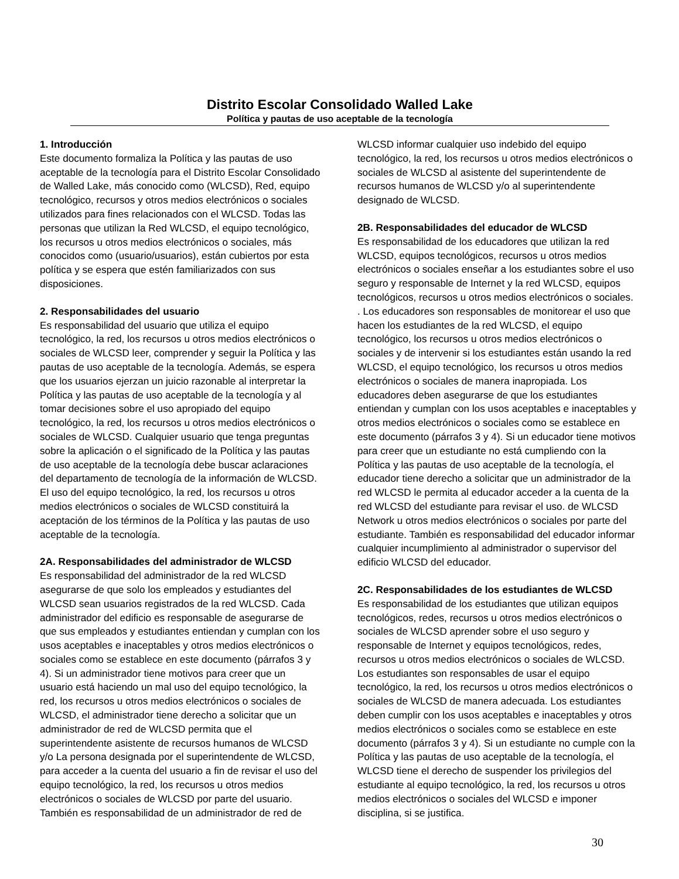Distrito Escolar Consolidado Walled Lake
Política y pautas de uso aceptable de la tecnología
1. Introducción
Este documento formaliza la Política y las pautas de uso aceptable de la tecnología para el Distrito Escolar Consolidado de Walled Lake, más conocido como (WLCSD), Red, equipo tecnológico, recursos y otros medios electrónicos o sociales utilizados para fines relacionados con el WLCSD. Todas las personas que utilizan la Red WLCSD, el equipo tecnológico, los recursos u otros medios electrónicos o sociales, más conocidos como (usuario/usuarios), están cubiertos por esta política y se espera que estén familiarizados con sus disposiciones.
2. Responsabilidades del usuario
Es responsabilidad del usuario que utiliza el equipo tecnológico, la red, los recursos u otros medios electrónicos o sociales de WLCSD leer, comprender y seguir la Política y las pautas de uso aceptable de la tecnología. Además, se espera que los usuarios ejerzan un juicio razonable al interpretar la Política y las pautas de uso aceptable de la tecnología y al tomar decisiones sobre el uso apropiado del equipo tecnológico, la red, los recursos u otros medios electrónicos o sociales de WLCSD. Cualquier usuario que tenga preguntas sobre la aplicación o el significado de la Política y las pautas de uso aceptable de la tecnología debe buscar aclaraciones del departamento de tecnología de la información de WLCSD. El uso del equipo tecnológico, la red, los recursos u otros medios electrónicos o sociales de WLCSD constituirá la aceptación de los términos de la Política y las pautas de uso aceptable de la tecnología.
2A. Responsabilidades del administrador de WLCSD
Es responsabilidad del administrador de la red WLCSD asegurarse de que solo los empleados y estudiantes del WLCSD sean usuarios registrados de la red WLCSD. Cada administrador del edificio es responsable de asegurarse de que sus empleados y estudiantes entiendan y cumplan con los usos aceptables e inaceptables y otros medios electrónicos o sociales como se establece en este documento (párrafos 3 y 4). Si un administrador tiene motivos para creer que un usuario está haciendo un mal uso del equipo tecnológico, la red, los recursos u otros medios electrónicos o sociales de WLCSD, el administrador tiene derecho a solicitar que un administrador de red de WLCSD permita que el superintendente asistente de recursos humanos de WLCSD y/o La persona designada por el superintendente de WLCSD, para acceder a la cuenta del usuario a fin de revisar el uso del equipo tecnológico, la red, los recursos u otros medios electrónicos o sociales de WLCSD por parte del usuario. También es responsabilidad de un administrador de red de
WLCSD informar cualquier uso indebido del equipo tecnológico, la red, los recursos u otros medios electrónicos o sociales de WLCSD al asistente del superintendente de recursos humanos de WLCSD y/o al superintendente designado de WLCSD.
2B. Responsabilidades del educador de WLCSD
Es responsabilidad de los educadores que utilizan la red WLCSD, equipos tecnológicos, recursos u otros medios electrónicos o sociales enseñar a los estudiantes sobre el uso seguro y responsable de Internet y la red WLCSD, equipos tecnológicos, recursos u otros medios electrónicos o sociales. . Los educadores son responsables de monitorear el uso que hacen los estudiantes de la red WLCSD, el equipo tecnológico, los recursos u otros medios electrónicos o sociales y de intervenir si los estudiantes están usando la red WLCSD, el equipo tecnológico, los recursos u otros medios electrónicos o sociales de manera inapropiada. Los educadores deben asegurarse de que los estudiantes entiendan y cumplan con los usos aceptables e inaceptables y otros medios electrónicos o sociales como se establece en este documento (párrafos 3 y 4). Si un educador tiene motivos para creer que un estudiante no está cumpliendo con la Política y las pautas de uso aceptable de la tecnología, el educador tiene derecho a solicitar que un administrador de la red WLCSD le permita al educador acceder a la cuenta de la red WLCSD del estudiante para revisar el uso. de WLCSD Network u otros medios electrónicos o sociales por parte del estudiante. También es responsabilidad del educador informar cualquier incumplimiento al administrador o supervisor del edificio WLCSD del educador.
2C. Responsabilidades de los estudiantes de WLCSD
Es responsabilidad de los estudiantes que utilizan equipos tecnológicos, redes, recursos u otros medios electrónicos o sociales de WLCSD aprender sobre el uso seguro y responsable de Internet y equipos tecnológicos, redes, recursos u otros medios electrónicos o sociales de WLCSD. Los estudiantes son responsables de usar el equipo tecnológico, la red, los recursos u otros medios electrónicos o sociales de WLCSD de manera adecuada. Los estudiantes deben cumplir con los usos aceptables e inaceptables y otros medios electrónicos o sociales como se establece en este documento (párrafos 3 y 4). Si un estudiante no cumple con la Política y las pautas de uso aceptable de la tecnología, el WLCSD tiene el derecho de suspender los privilegios del estudiante al equipo tecnológico, la red, los recursos u otros medios electrónicos o sociales del WLCSD e imponer disciplina, si se justifica.
30